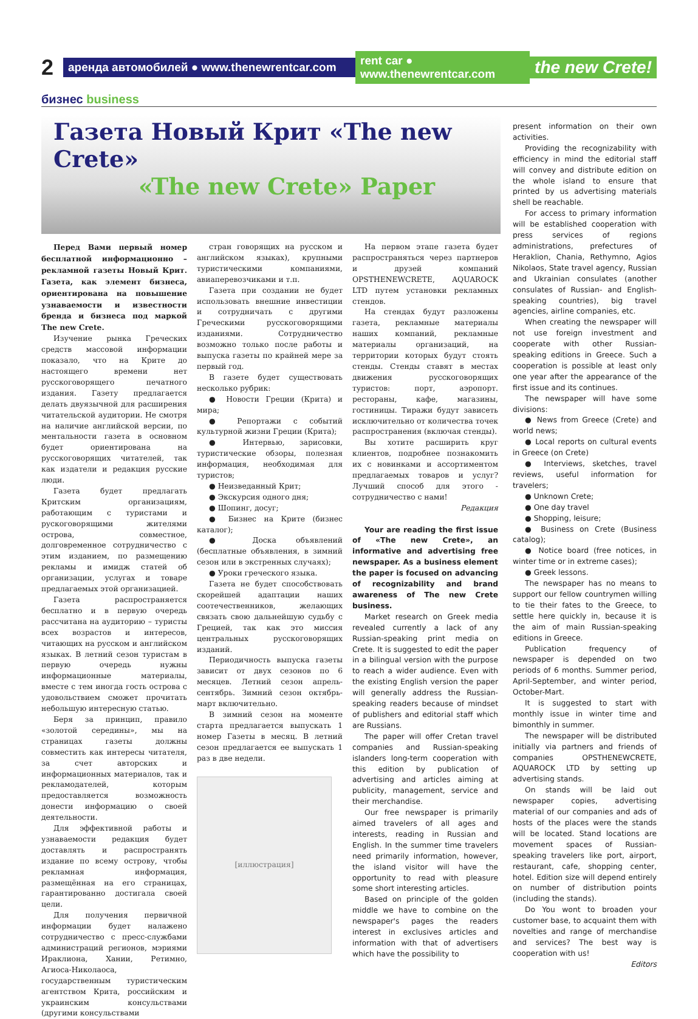2
аренда автомобилей ● www.thenewrentcar.com
rent car ● www.thenewrentcar.com
the new Crete!
бизнес business
Газета Новый Крит «The new Crete»
«The new Crete» Paper
Перед Вами первый номер бесплатной информационно – рекламной газеты Новый Крит. Газета, как элемент бизнеса, ориентирована на повышение узнаваемости и известности бренда и бизнеса под маркой The new Crete.
Изучение рынка Греческих средств массовой информации показало, что на Крите до настоящего времени нет русскоговорящего печатного издания. Газету предлагается делать двуязычной для расширения читательской аудитории. Не смотря на наличие английской версии, по ментальности газета в основном будет ориентирована на русскоговорящих читателей, так как издатели и редакция русские люди.
Газета будет предлагать Критским организациям, работающим с туристами и рускоговорящими жителями острова, совместное, долговременное сотрудничество с этим изданием, по размещению рекламы и имидж статей об организации, услугах и товаре предлагаемых этой организацией.
Газета распространяется бесплатно и в первую очередь рассчитана на аудиторию – туристы всех возрастов и интересов, читающих на русском и английском языках. В летний сезон туристам в первую очередь нужны информационные материалы, вместе с тем иногда гость острова с удовольствием сможет прочитать небольшую интересную статью.
Беря за принцип, правило «золотой середины», мы на страницах газеты должны совместить как интересы читателя, за счет авторских и информационных материалов, так и рекламодателей, которым предоставляется возможность донести информацию о своей деятельности.
Для эффективной работы и узнаваемости редакция будет доставлять и распространять издание по всему острову, чтобы рекламная информация, размещённая на его страницах, гарантированно достигала своей цели.
Для получения первичной информации будет налажено сотрудничество с пресс-службами администраций регионов, мэриями Ираклиона, Хании, Ретимно, Агиоса-Николаоса, государственным туристическим агентством Крита, российским и украинским консульствами (другими консульствами
стран говорящих на русском и английском языках), крупными туристическими компаниями, авиаперевозчиками и т.п.
Газета при создании не будет использовать внешние инвестиции и сотрудничать с другими Греческими русскоговорящими изданиями. Сотрудничество возможно только после работы и выпуска газеты по крайней мере за первый год.
В газете будет существовать несколько рубрик:
● Новости Греции (Крита) и мира;
● Репортажи с событий культурной жизни Греции (Крита);
● Интервью, зарисовки, туристические обзоры, полезная информация, необходимая для туристов;
● Неизведанный Крит;
● Экскурсия одного дня;
● Шопинг, досуг;
● Бизнес на Крите (бизнес каталог);
● Доска объявлений (бесплатные объявления, в зимний сезон или в экстренных случаях);
● Уроки греческого языка.
Газета не будет способствовать скорейшей адаптации наших соотечественников, желающих связать свою дальнейшую судьбу с Грецией, так как это миссия центральных русскоговорящих изданий.
Периодичность выпуска газеты зависит от двух сезонов по 6 месяцев. Летний сезон апрель-сентябрь. Зимний сезон октябрь-март включительно.
В зимний сезон на моменте старта предлагается выпускать 1 номер Газеты в месяц. В летний сезон предлагается ее выпускать 1 раз в две недели.
[иллюстрация]
На первом этапе газета будет распространяться через партнеров и друзей компаний OPSTHENEWCRETE, AQUAROCK LTD путем установки рекламных стендов.
На стендах будут разложены газета, рекламные материалы наших компаний, рекламные материалы организаций, на территории которых будут стоять стенды. Стенды ставят в местах движения русскоговорящих туристов: порт, аэропорт. рестораны, кафе, магазины, гостиницы. Тиражи будут зависеть исключительно от количества точек распространения (включая стенды).
Вы хотите расширить круг клиентов, подробнее познакомить их с новинками и ассортиментом предлагаемых товаров и услуг? Лучший способ для этого - сотрудничество с нами!
Редакция
Your are reading the first issue of «The new Crete», an informative and advertising free newspaper. As a business element the paper is focused on advancing of recognizability and brand awareness of The new Crete business.
Market research on Greek media revealed currently a lack of any Russian-speaking print media on Crete. It is suggested to edit the paper in a bilingual version with the purpose to reach a wider audience. Even with the existing English version the paper will generally address the Russian-speaking readers because of mindset of publishers and editorial staff which are Russians.
The paper will offer Cretan travel companies and Russian-speaking islanders long-term cooperation with this edition by publication of advertising and articles aiming at publicity, management, service and their merchandise.
Our free newspaper is primarily aimed travelers of all ages and interests, reading in Russian and English. In the summer time travelers need primarily information, however, the island visitor will have the opportunity to read with pleasure some short interesting articles.
Based on principle of the golden middle we have to combine on the newspaper's pages the readers interest in exclusives articles and information with that of advertisers which have the possibility to
present information on their own activities.
Providing the recognizability with efficiency in mind the editorial staff will convey and distribute edition on the whole island to ensure that printed by us advertising materials shell be reachable.
For access to primary information will be established cooperation with press services of regions administrations, prefectures of Heraklion, Chania, Rethymno, Agios Nikolaos, State travel agency, Russian and Ukrainian consulates (another consulates of Russian- and English-speaking countries), big travel agencies, airline companies, etc.
When creating the newspaper will not use foreign investment and cooperate with other Russian-speaking editions in Greece. Such a cooperation is possible at least only one year after the appearance of the first issue and its continues.
The newspaper will have some divisions:
● News from Greece (Crete) and world news;
● Local reports on cultural events in Greece (on Crete)
● Interviews, sketches, travel reviews, useful information for travelers;
● Unknown Crete;
● One day travel
● Shopping, leisure;
● Business on Crete (Business catalog);
● Notice board (free notices, in winter time or in extreme cases);
● Greek lessons.
The newspaper has no means to support our fellow countrymen willing to tie their fates to the Greece, to settle here quickly in, because it is the aim of main Russian-speaking editions in Greece.
Publication frequency of newspaper is depended on two periods of 6 months. Summer period, April-September, and winter period, October-Mart.
It is suggested to start with monthly issue in winter time and bimonthly in summer.
The newspaper will be distributed initially via partners and friends of companies OPSTHENEWCRETE, AQUAROCK LTD by setting up advertising stands.
On stands will be laid out newspaper copies, advertising material of our companies and ads of hosts of the places were the stands will be located. Stand locations are movement spaces of Russian-speaking travelers like port, airport, restaurant, cafe, shopping center, hotel. Edition size will depend entirely on number of distribution points (including the stands).
Do You wont to broaden your customer base, to acquaint them with novelties and range of merchandise and services? The best way is cooperation with us!
Editors